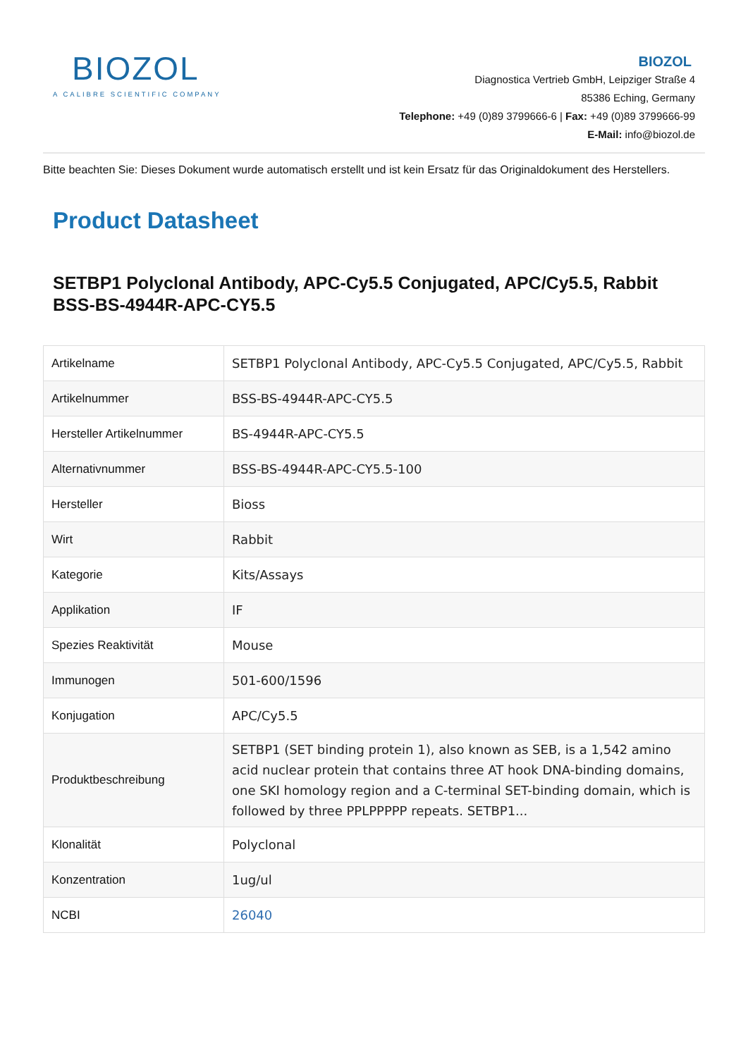BIOZOL
A CALIBRE SCIENTIFIC COMPANY
BIOZOL
Diagnostica Vertrieb GmbH, Leipziger Straße 4
85386 Eching, Germany
Telephone: +49 (0)89 3799666-6 | Fax: +49 (0)89 3799666-99
E-Mail: info@biozol.de
Bitte beachten Sie: Dieses Dokument wurde automatisch erstellt und ist kein Ersatz für das Originaldokument des Herstellers.
Product Datasheet
SETBP1 Polyclonal Antibody, APC-Cy5.5 Conjugated, APC/Cy5.5, Rabbit
BSS-BS-4944R-APC-CY5.5
| Artikelname | SETBP1 Polyclonal Antibody, APC-Cy5.5 Conjugated, APC/Cy5.5, Rabbit |
| Artikelnummer | BSS-BS-4944R-APC-CY5.5 |
| Hersteller Artikelnummer | BS-4944R-APC-CY5.5 |
| Alternativnummer | BSS-BS-4944R-APC-CY5.5-100 |
| Hersteller | Bioss |
| Wirt | Rabbit |
| Kategorie | Kits/Assays |
| Applikation | IF |
| Spezies Reaktivität | Mouse |
| Immunogen | 501-600/1596 |
| Konjugation | APC/Cy5.5 |
| Produktbeschreibung | SETBP1 (SET binding protein 1), also known as SEB, is a 1,542 amino acid nuclear protein that contains three AT hook DNA-binding domains, one SKI homology region and a C-terminal SET-binding domain, which is followed by three PPLPPPPP repeats. SETBP1... |
| Klonalität | Polyclonal |
| Konzentration | 1ug/ul |
| NCBI | 26040 |